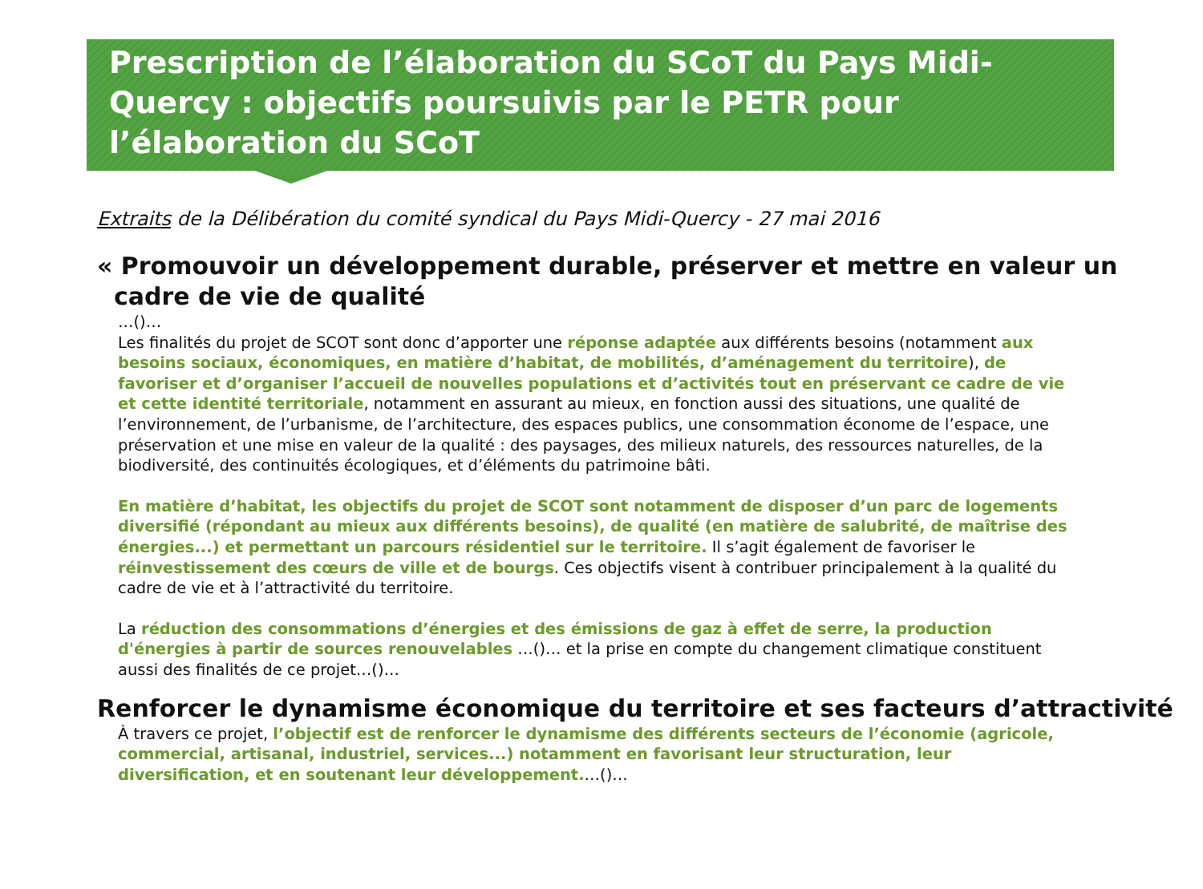Prescription de l’élaboration du SCoT du Pays Midi-Quercy : objectifs poursuivis par le PETR pour l’élaboration du SCoT
Extraits de la Délibération du comité syndical du Pays Midi-Quercy - 27 mai 2016
« Promouvoir un développement durable, préserver et mettre en valeur un
cadre de vie de qualité
…()…
Les finalités du projet de SCOT sont donc d’apporter une réponse adaptée aux différents besoins (notamment aux besoins sociaux, économiques, en matière d’habitat, de mobilités, d’aménagement du territoire), de favoriser et d’organiser l’accueil de nouvelles populations et d’activités tout en préservant ce cadre de vie et cette identité territoriale, notamment en assurant au mieux, en fonction aussi des situations, une qualité de l’environnement, de l’urbanisme, de l’architecture, des espaces publics, une consommation économe de l’espace, une préservation et une mise en valeur de la qualité : des paysages, des milieux naturels, des ressources naturelles, de la biodiversité, des continuités écologiques, et d’éléments du patrimoine bâti.
En matière d’habitat, les objectifs du projet de SCOT sont notamment de disposer d’un parc de logements diversifié (répondant au mieux aux différents besoins), de qualité (en matière de salubrité, de maîtrise des énergies...) et permettant un parcours résidentiel sur le territoire. Il s’agit également de favoriser le réinvestissement des cœurs de ville et de bourgs. Ces objectifs visent à contribuer principalement à la qualité du cadre de vie et à l’attractivité du territoire.
La réduction des consommations d’énergies et des émissions de gaz à effet de serre, la production d'énergies à partir de sources renouvelables …()… et la prise en compte du changement climatique constituent aussi des finalités de ce projet…()…
Renforcer le dynamisme économique du territoire et ses facteurs d’attractivité
À travers ce projet, l’objectif est de renforcer le dynamisme des différents secteurs de l’économie (agricole, commercial, artisanal, industriel, services...) notamment en favorisant leur structuration, leur diversification, et en soutenant leur développement.…()…